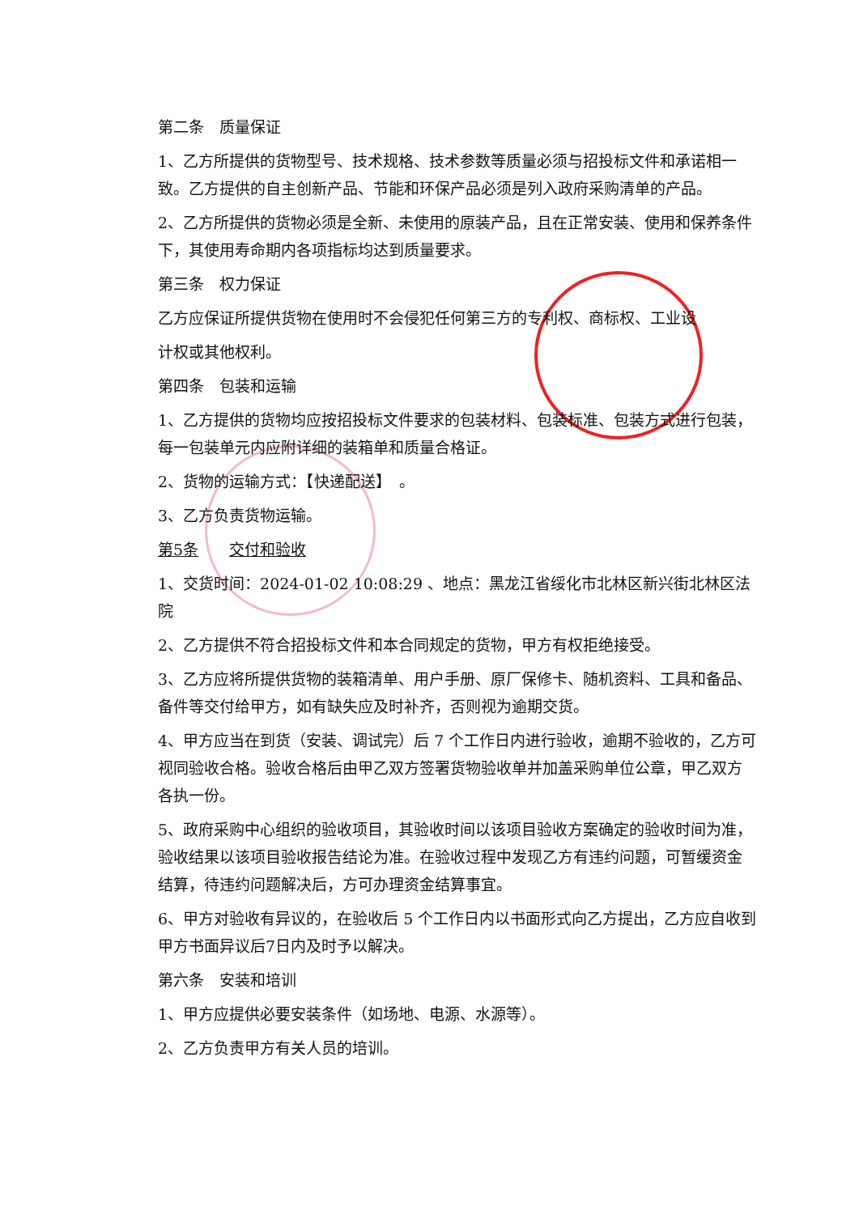第二条　质量保证
1、乙方所提供的货物型号、技术规格、技术参数等质量必须与招投标文件和承诺相一致。乙方提供的自主创新产品、节能和环保产品必须是列入政府采购清单的产品。
2、乙方所提供的货物必须是全新、未使用的原装产品，且在正常安装、使用和保养条件下，其使用寿命期内各项指标均达到质量要求。
第三条　权力保证
乙方应保证所提供货物在使用时不会侵犯任何第三方的专利权、商标权、工业设
计权或其他权利。
第四条　包装和运输
1、乙方提供的货物均应按招投标文件要求的包装材料、包装标准、包装方式进行包装，每一包装单元内应附详细的装箱单和质量合格证。
2、货物的运输方式：【快递配送】　。
3、乙方负责货物运输。
第5条　　交付和验收
1、交货时间：2024-01-02 10:08:29 、地点：黑龙江省绥化市北林区新兴街北林区法院
2、乙方提供不符合招投标文件和本合同规定的货物，甲方有权拒绝接受。
3、乙方应将所提供货物的装箱清单、用户手册、原厂保修卡、随机资料、工具和备品、备件等交付给甲方，如有缺失应及时补齐，否则视为逾期交货。
4、甲方应当在到货（安装、调试完）后 7 个工作日内进行验收，逾期不验收的，乙方可视同验收合格。验收合格后由甲乙双方签署货物验收单并加盖采购单位公章，甲乙双方各执一份。
5、政府采购中心组织的验收项目，其验收时间以该项目验收方案确定的验收时间为准，验收结果以该项目验收报告结论为准。在验收过程中发现乙方有违约问题，可暂缓资金结算，待违约问题解决后，方可办理资金结算事宜。
6、甲方对验收有异议的，在验收后 5 个工作日内以书面形式向乙方提出，乙方应自收到甲方书面异议后7日内及时予以解决。
第六条　安装和培训
1、甲方应提供必要安装条件（如场地、电源、水源等）。
2、乙方负责甲方有关人员的培训。